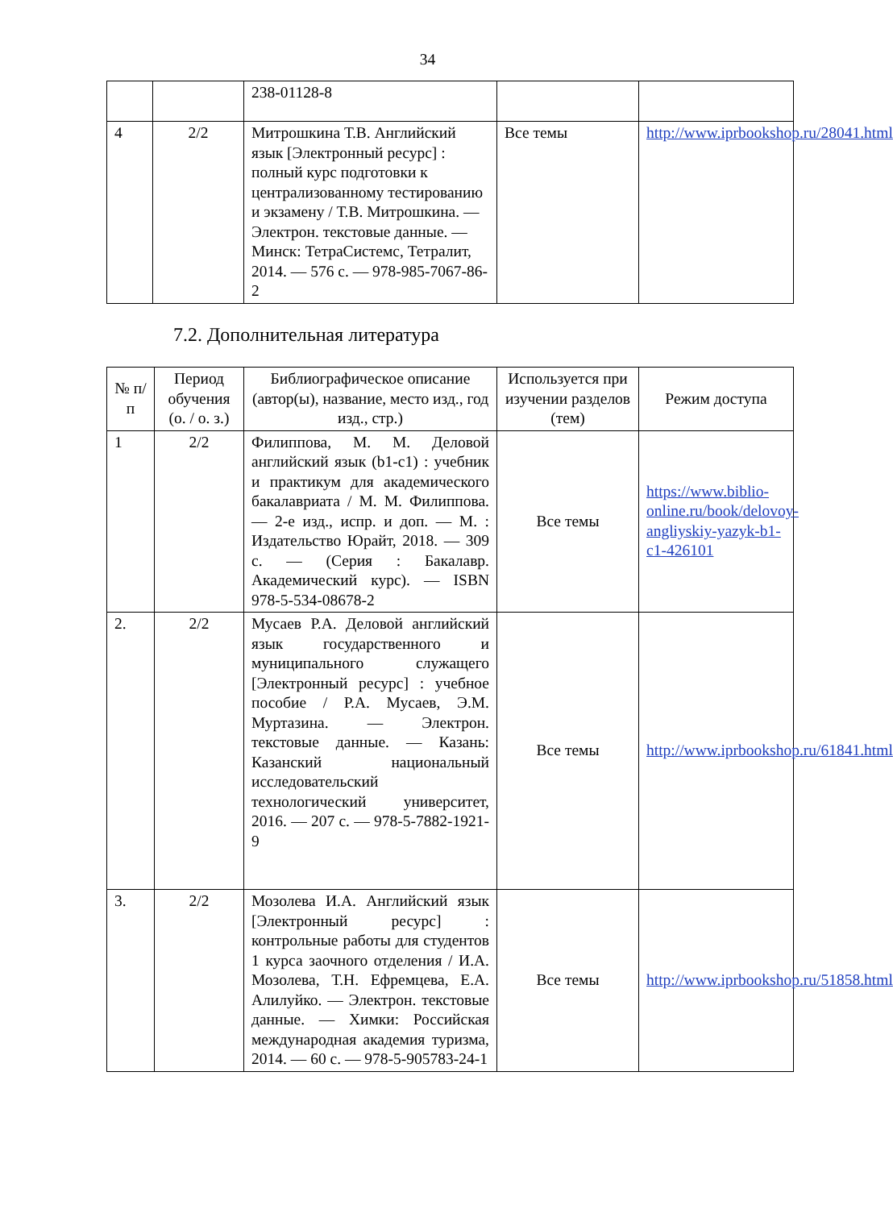34
| | | 238-01128-8 | | |
| 4 | 2/2 | Митрошкина Т.В. Английский язык [Электронный ресурс] : полный курс подготовки к централизованному тестированию и экзамену / Т.В. Митрошкина. — Электрон. текстовые данные. — Минск: ТетраСистемс, Тетралит, 2014. — 576 с. — 978-985-7067-86-2 | Все темы | http://www.iprbookshop.ru/28041.html |
7.2. Дополнительная литература
| № п/п | Период обучения (о. / о. з.) | Библиографическое описание (автор(ы), название, место изд., год изд., стр.) | Используется при изучении разделов (тем) | Режим доступа |
| --- | --- | --- | --- | --- |
| 1 | 2/2 | Филиппова, М. М. Деловой английский язык (b1-c1) : учебник и практикум для академического бакалавриата / М. М. Филиппова. — 2-е изд., испр. и доп. — М. : Издательство Юрайт, 2018. — 309 с. — (Серия : Бакалавр. Академический курс). — ISBN 978-5-534-08678-2 | Все темы | https://www.biblio-online.ru/book/delovoy-angliyskiy-yazyk-b1-c1-426101 |
| 2. | 2/2 | Мусаев Р.А. Деловой английский язык государственного и муниципального служащего [Электронный ресурс] : учебное пособие / Р.А. Мусаев, Э.М. Муртазина. — Электрон. текстовые данные. — Казань: Казанский национальный исследовательский технологический университет, 2016. — 207 с. — 978-5-7882-1921-9 | Все темы | http://www.iprbookshop.ru/61841.html |
| 3. | 2/2 | Мозолева И.А. Английский язык [Электронный ресурс] : контрольные работы для студентов 1 курса заочного отделения / И.А. Мозолева, Т.Н. Ефремцева, Е.А. Алилуйко. — Электрон. текстовые данные. — Химки: Российская международная академия туризма, 2014. — 60 с. — 978-5-905783-24-1 | Все темы | http://www.iprbookshop.ru/51858.html |